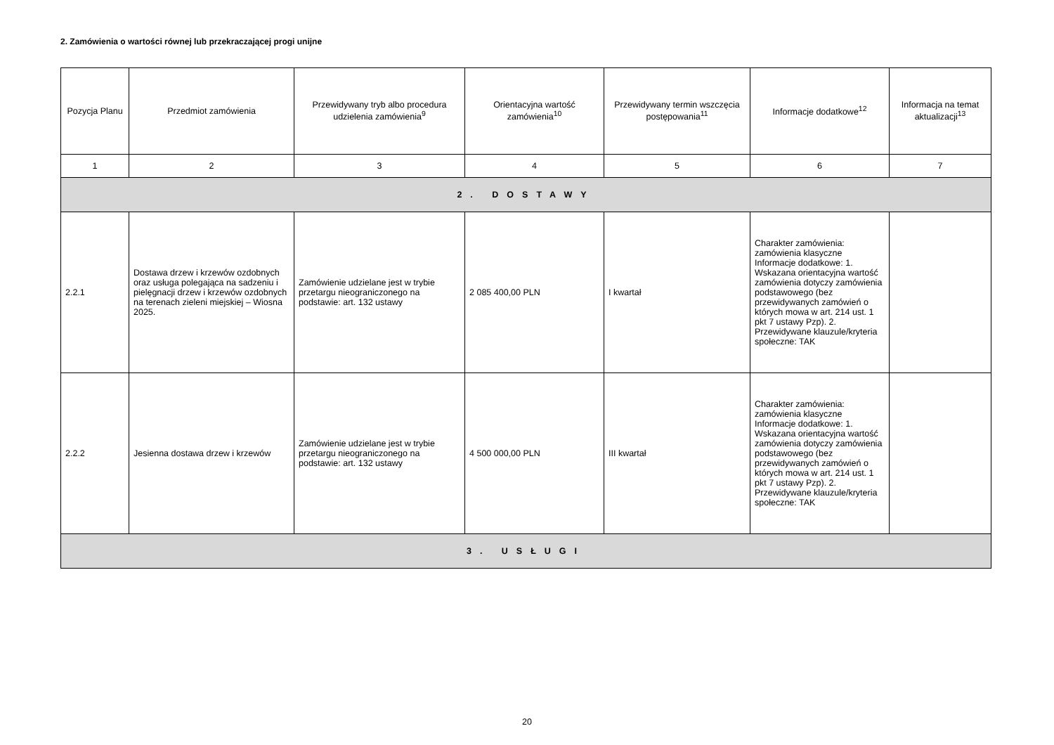2. Zamówienia o wartości równej lub przekraczającej progi unijne
| Pozycja Planu | Przedmiot zamówienia | Przewidywany tryb albo procedura udzielenia zamówienia<sup>9</sup> | Orientacyjna wartość zamówienia<sup>10</sup> | Przewidywany termin wszczęcia postępowania<sup>11</sup> | Informacje dodatkowe<sup>12</sup> | Informacja na temat aktualizacji<sup>13</sup> |
| --- | --- | --- | --- | --- | --- | --- |
| 1 | 2 | 3 | 4 | 5 | 6 | 7 |
| 2. DOSTAWY | | | | | | |
| 2.2.1 | Dostawa drzew i krzewów ozdobnych oraz usługa polegająca na sadzeniu i pielęgnacji drzew i krzewów ozdobnych na terenach zieleni miejskiej – Wiosna 2025. | Zamówienie udzielane jest w trybie przetargu nieograniczonego na podstawie: art. 132 ustawy | 2 085 400,00 PLN | I kwartał | Charakter zamówienia: zamówienia klasyczne Informacje dodatkowe: 1. Wskazana orientacyjna wartość zamówienia dotyczy zamówienia podstawowego (bez przewidywanych zamówień o których mowa w art. 214 ust. 1 pkt 7 ustawy Pzp). 2. Przewidywane klauzule/kryteria społeczne: TAK | |
| 2.2.2 | Jesienna dostawa drzew i krzewów | Zamówienie udzielane jest w trybie przetargu nieograniczonego na podstawie: art. 132 ustawy | 4 500 000,00 PLN | III kwartał | Charakter zamówienia: zamówienia klasyczne Informacje dodatkowe: 1. Wskazana orientacyjna wartość zamówienia dotyczy zamówienia podstawowego (bez przewidywanych zamówień o których mowa w art. 214 ust. 1 pkt 7 ustawy Pzp). 2. Przewidywane klauzule/kryteria społeczne: TAK | |
| 3. USŁUGI | | | | | | |
20